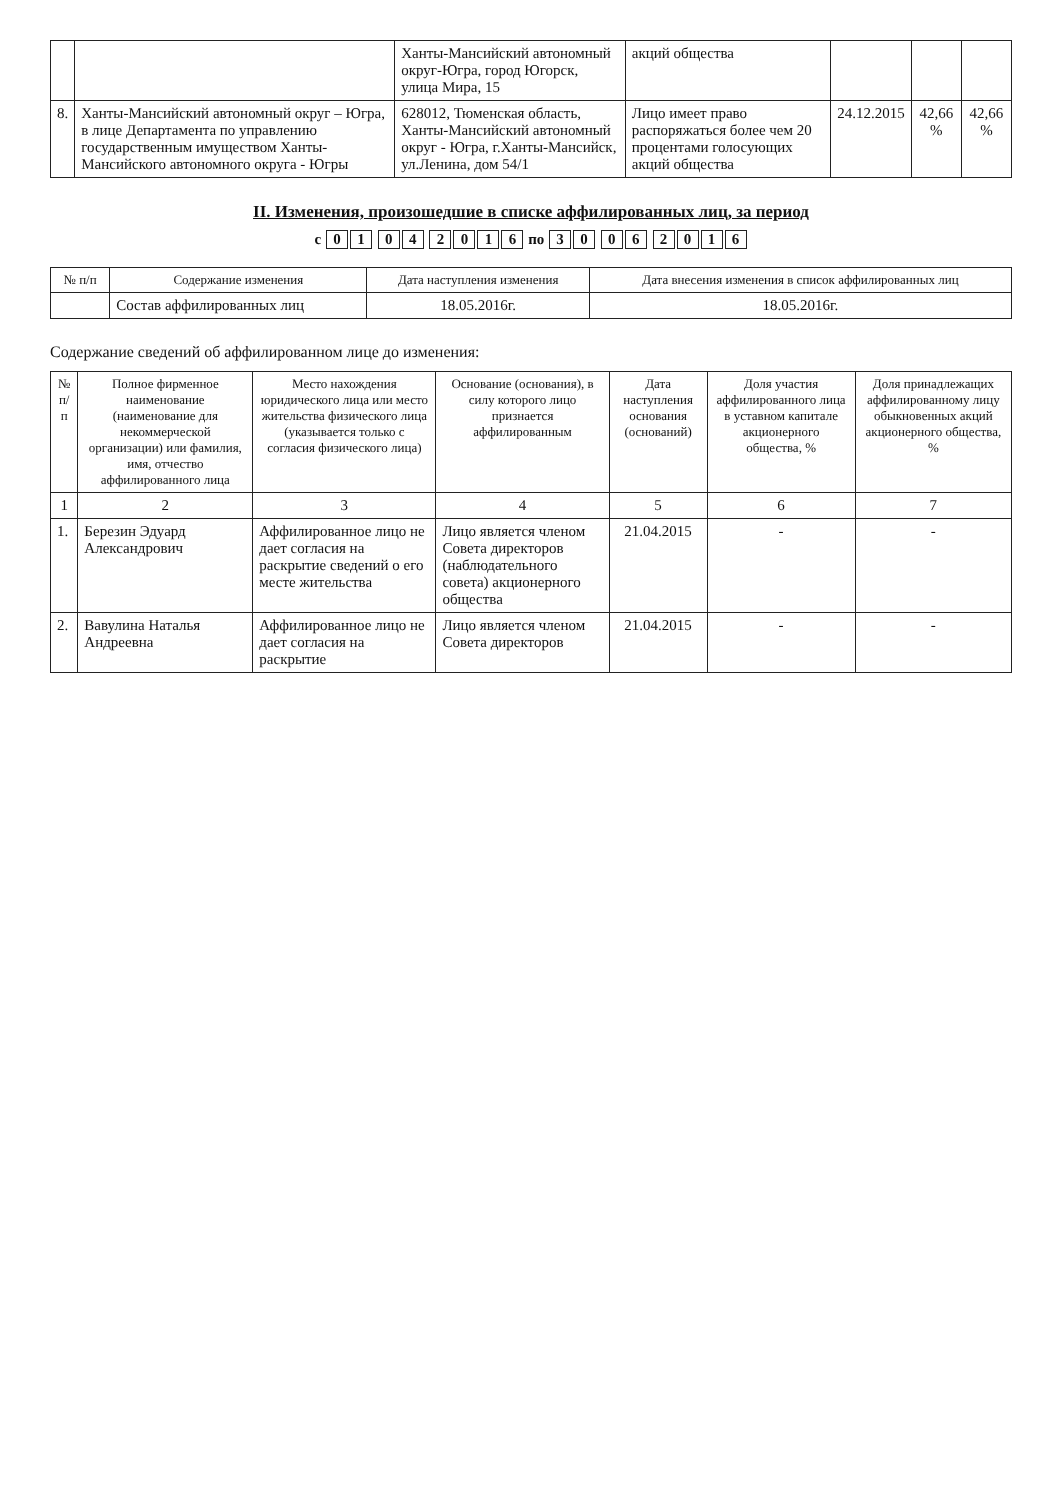| | | Ханты-Мансийский автономный округ-Югра, город Югорск, улица Мира, 15 | акций общества | | | |
| 8. | Ханты-Мансийский автономный округ – Югра, в лице Департамента по управлению государственным имуществом Ханты-Мансийского автономного округа - Югры | 628012, Тюменская область, Ханты-Мансийский автономный округ - Югра, г.Ханты-Мансийск, ул.Ленина, дом 54/1 | Лицо имеет право распоряжаться более чем 20 процентами голосующих акций общества | 24.12.2015 | 42,66 % | 42,66 % |
II. Изменения, произошедшие в списке аффилированных лиц, за период
с 01 04 2016 по 30 06 2016
| № п/п | Содержание изменения | Дата наступления изменения | Дата внесения изменения в список аффилированных лиц |
| --- | --- | --- | --- |
| | Состав аффилированных лиц | 18.05.2016г. | 18.05.2016г. |
Содержание сведений об аффилированном лице до изменения:
| № п/п | Полное фирменное наименование (наименование для некоммерческой организации) или фамилия, имя, отчество аффилированного лица | Место нахождения юридического лица или место жительства физического лица (указывается только с согласия физического лица) | Основание (основания), в силу которого лицо признается аффилированным | Дата наступления основания (оснований) | Доля участия аффилированного лица в уставном капитале акционерного общества, % | Доля принадлежащих аффилированному лицу обыкновенных акций акционерного общества, % |
| --- | --- | --- | --- | --- | --- | --- |
| 1 | 2 | 3 | 4 | 5 | 6 | 7 |
| 1. | Березин Эдуард Александрович | Аффилированное лицо не дает согласия на раскрытие сведений о его месте жительства | Лицо является членом Совета директоров (наблюдательного совета) акционерного общества | 21.04.2015 | - | - |
| 2. | Вавулина Наталья Андреевна | Аффилированное лицо не дает согласия на раскрытие | Лицо является членом Совета директоров | 21.04.2015 | - | - |